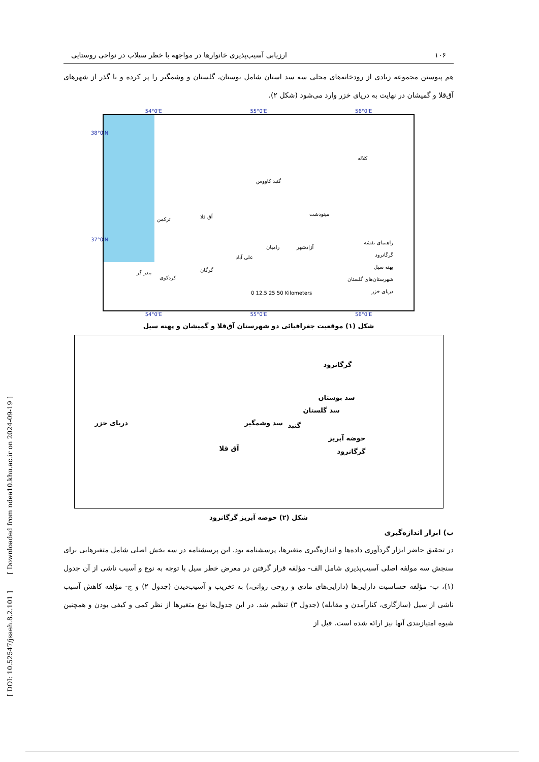[ DOI: 10.52547/jsaeh.8.2.101 ] [ Downloaded from ndea10.khu.ac.ir on 2024-09-19 ]
۱۰۶ ارزیابی آسیب‌پذیری خانوارها در مواجهه با خطر سیلاب در نواحی روستایی
هم پیوستن مجموعه زیادی از رودخانه‌های محلی سه سد استان شامل بوستان، گلستان و وشمگیر را پر کرده و با گذر از شهرهای آق‌قلا و گمیشان در نهایت به دریای خزر وارد می‌شود (شکل ۲).
54°0'E 55°0'E 56°0'E
کلاله
گنبد کاووس
مینودشت
آق قلا
ترکمن
رامیان آزادشهر
علی آباد
گرگان
کردکوی
بندر گز
راهنمای نقشه
گرگانرود
پهنه سیل
شهرستان‌های گلستان
دریای خزر
0 12.5 25 50 Kilometers
38°0'N
37°0'N
54°0'E 55°0'E 56°0'E
شکل (۱) موقعیت جغرافیائی دو شهرستان آق‌قلا و گمیشان و پهنه سیل
دریای خزر
گرگانرود
سد بوستان
سد گلستان
سد وشمگیر گنبد
حوضه آبریز
گرگانرود
آق قلا
شکل (۲) حوضه آبریز گرگانرود
ب) ابزار اندازه‌گیری
در تحقیق حاضر ابزار گردآوری داده‌ها و اندازه‌گیری متغیرها، پرسشنامه بود. این پرسشنامه در سه بخش اصلی شامل متغیرهایی برای سنجش سه مولفه اصلی آسیب‌پذیری شامل الف- مؤلفه قرار گرفتن در معرض خطر سیل با توجه به نوع و آسیب ناشی از آن جدول (۱)، ب- مؤلفه حساسیت دارایی‌ها (دارایی‌های مادی و روحی روانی،) به تخریب و آسیب‌دیدن (جدول ۲) و ج- مؤلفه کاهش آسیب ناشی از سیل (سازگاری، کنارآمدن و مقابله) (جدول ۳) تنظیم شد. در این جدول‌ها نوع متغیرها از نظر کمی و کیفی بودن و همچنین شیوه امتیازبندی آنها نیز ارائه شده است. قبل از